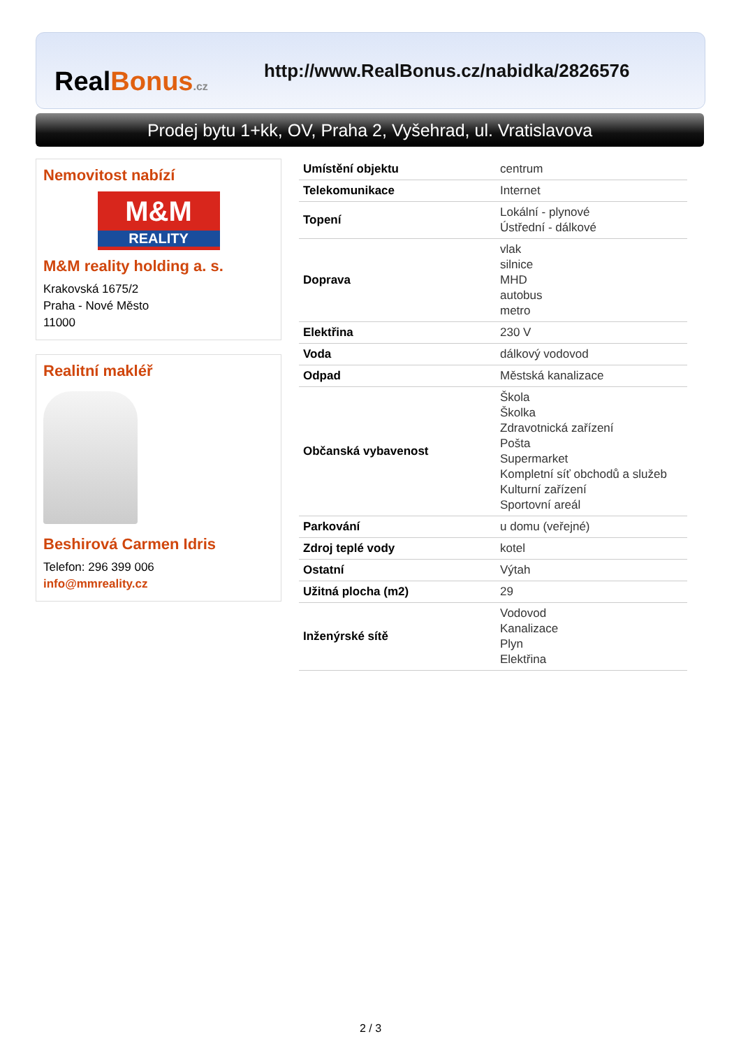RealBonus.cz
http://www.RealBonus.cz/nabidka/2826576
Prodej bytu 1+kk, OV, Praha 2, Vyšehrad, ul. Vratislavova
Nemovitost nabízí
M&M
REALITY
M&M reality holding a. s.
Krakovská 1675/2
Praha - Nové Město
11000
Realitní makléř
Beshirová Carmen Idris
Telefon: 296 399 006
info@mmreality.cz
| Umístění objektu | centrum |
| Telekomunikace | Internet |
| Topení | Lokální - plynové Ústřední - dálkové |
| Doprava | vlak silnice MHD autobus metro |
| Elektřina | 230 V |
| Voda | dálkový vodovod |
| Odpad | Městská kanalizace |
| Občanská vybavenost | Škola Školka Zdravotnická zařízení Pošta Supermarket Kompletní síť obchodů a služeb Kulturní zařízení Sportovní areál |
| Parkování | u domu (veřejné) |
| Zdroj teplé vody | kotel |
| Ostatní | Výtah |
| Užitná plocha (m2) | 29 |
| Inženýrské sítě | Vodovod Kanalizace Plyn Elektřina |
2 / 3